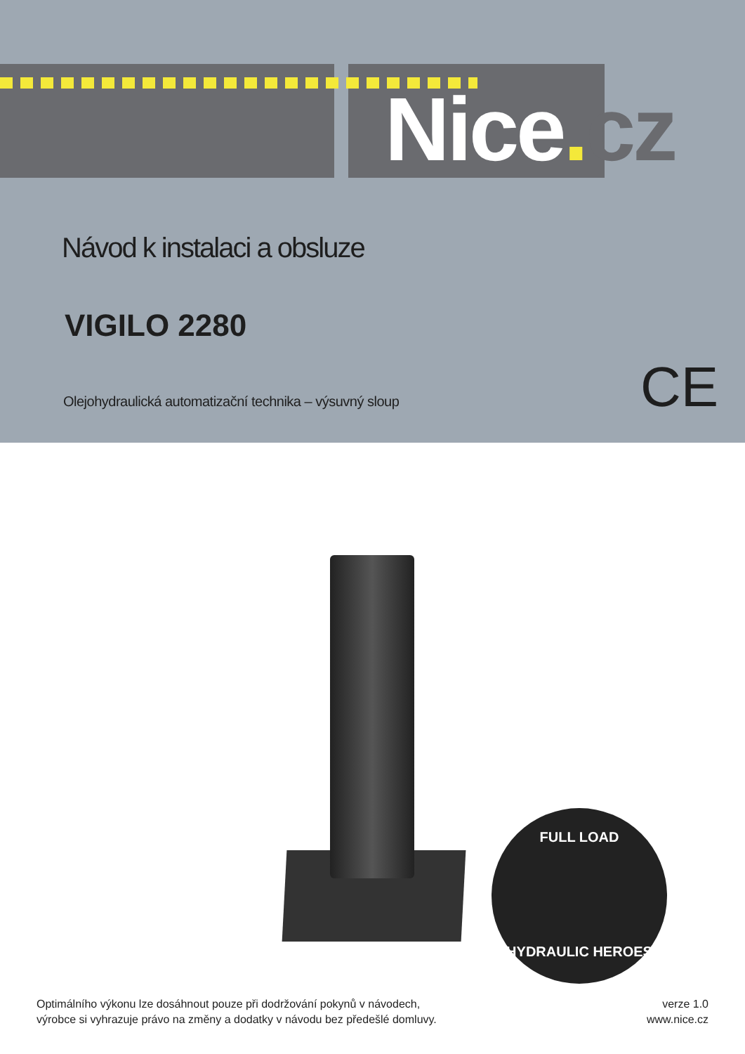Nice. cz
Návod k instalaci a obsluze
VIGILO 2280
Olejohydraulická automatizační technika – výsuvný sloup
CE
FULL LOAD
HYDRAULIC HEROES
Optimálního výkonu lze dosáhnout pouze při dodržování pokynů v návodech,
výrobce si vyhrazuje právo na změny a dodatky v návodu bez předešlé domluvy.
verze 1.0
www.nice.cz